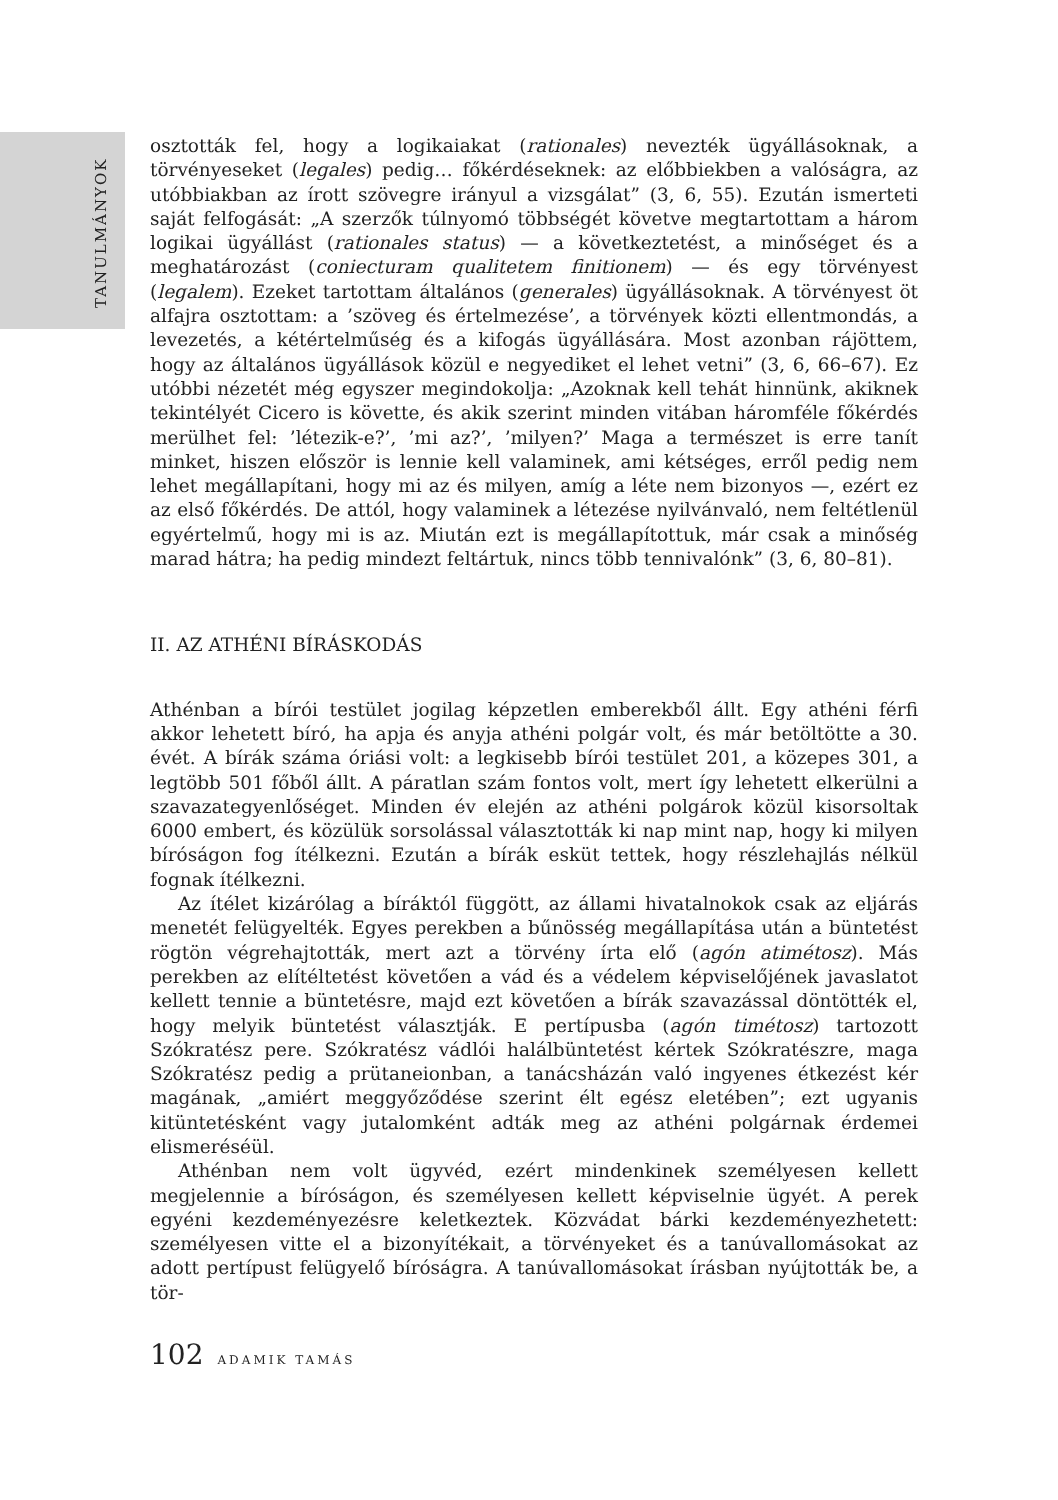TANULMÁNYOK
osztották fel, hogy a logikaiakat (rationales) nevezték ügyállásoknak, a törvényeseket (legales) pedig… főkérdéseknek: az előbbiekben a valóságra, az utóbbiakban az írott szövegre irányul a vizsgálat” (3, 6, 55). Ezután ismerteti saját felfogását: „A szerzők túlnyomó többségét követve megtartottam a három logikai ügyállást (rationales status) — a következtetést, a minőséget és a meghatározást (coniecturam qualitetem finitionem) — és egy törvényest (legalem). Ezeket tartottam általános (generales) ügyállásoknak. A törvényest öt alfajra osztottam: a ’szöveg és értelmezése’, a törvények közti ellentmondás, a levezetés, a kétértelműség és a kifogás ügyállására. Most azonban rájöttem, hogy az általános ügyállások közül e negyediket el lehet vetni” (3, 6, 66–67). Ez utóbbi nézetét még egyszer megindokolja: „Azoknak kell tehát hinnünk, akiknek tekintélyét Cicero is követte, és akik szerint minden vitában háromféle főkérdés merülhet fel: ’létezik-e?’, ’mi az?’, ’milyen?’ Maga a természet is erre tanít minket, hiszen először is lennie kell valaminek, ami kétséges, erről pedig nem lehet megállapítani, hogy mi az és milyen, amíg a léte nem bizonyos —, ezért ez az első főkérdés. De attól, hogy valaminek a létezése nyilvánvaló, nem feltétlenül egyértelmű, hogy mi is az. Miután ezt is megállapítottuk, már csak a minőség marad hátra; ha pedig mindezt feltártuk, nincs több tennivalónk” (3, 6, 80–81).
II. AZ ATHÉNI BÍRÁSKODÁS
Athénban a bírói testület jogilag képzetlen emberekből állt. Egy athéni férfi akkor lehetett bíró, ha apja és anyja athéni polgár volt, és már betöltötte a 30. évét. A bírák száma óriási volt: a legkisebb bírói testület 201, a közepes 301, a legtöbb 501 főből állt. A páratlan szám fontos volt, mert így lehetett elkerülni a szavazategyenlőséget. Minden év elején az athéni polgárok közül kisorsoltak 6000 embert, és közülük sorsolással választották ki nap mint nap, hogy ki milyen bíróságon fog ítélkezni. Ezután a bírák esküt tettek, hogy részlehajlás nélkül fognak ítélkezni.
Az ítélet kizárólag a bíráktól függött, az állami hivatalnokok csak az eljárás menetét felügyelték. Egyes perekben a bűnösség megállapítása után a büntetést rögtön végrehajtották, mert azt a törvény írta elő (agón atimétosz). Más perekben az elítéltetést követően a vád és a védelem képviselőjének javaslatot kellett tennie a büntetésre, majd ezt követően a bírák szavazással döntötték el, hogy melyik büntetést választják. E pertípusba (agón timétosz) tartozott Szókratész pere. Szókratész vádlói halálbüntetést kértek Szókratészre, maga Szókratész pedig a prütaneionban, a tanácsházán való ingyenes étkezést kér magának, „amiért meggyőződése szerint élt egész eletében”; ezt ugyanis kitüntetésként vagy jutalomként adták meg az athéni polgárnak érdemei elismeréséül.
Athénban nem volt ügyvéd, ezért mindenkinek személyesen kellett megjelennie a bíróságon, és személyesen kellett képviselnie ügyét. A perek egyéni kezdeményezésre keletkeztek. Közvádat bárki kezdeményezhetett: személyesen vitte el a bizonyítékait, a törvényeket és a tanúvallomásokat az adott pertípust felügyelő bíróságra. A tanúvallomásokat írásban nyújtották be, a tör-
102 ADAMIK TAMÁS